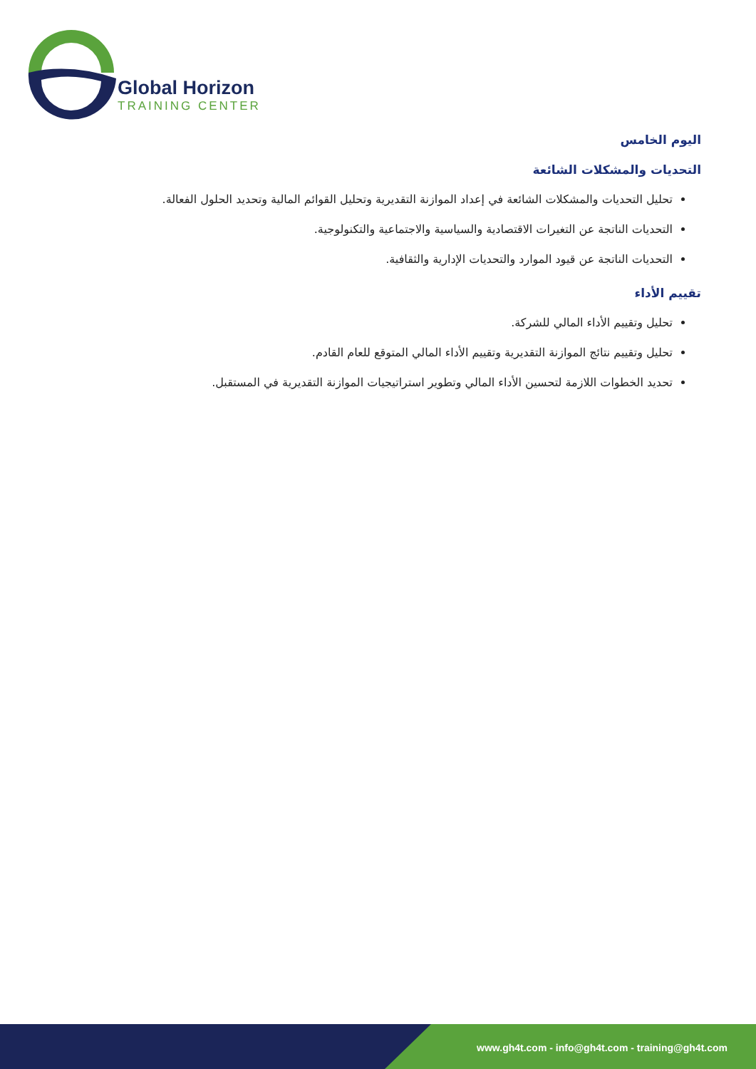Global Horizon
TRAINING CENTER
اليوم الخامس
التحديات والمشكلات الشائعة
تحليل التحديات والمشكلات الشائعة في إعداد الموازنة التقديرية وتحليل القوائم المالية وتحديد الحلول الفعالة.
التحديات الناتجة عن التغيرات الاقتصادية والسياسية والاجتماعية والتكنولوجية.
التحديات الناتجة عن قيود الموارد والتحديات الإدارية والثقافية.
تقييم الأداء
تحليل وتقييم الأداء المالي للشركة.
تحليل وتقييم نتائج الموازنة التقديرية وتقييم الأداء المالي المتوقع للعام القادم.
تحديد الخطوات اللازمة لتحسين الأداء المالي وتطوير استراتيجيات الموازنة التقديرية في المستقبل.
www.gh4t.com - info@gh4t.com - training@gh4t.com